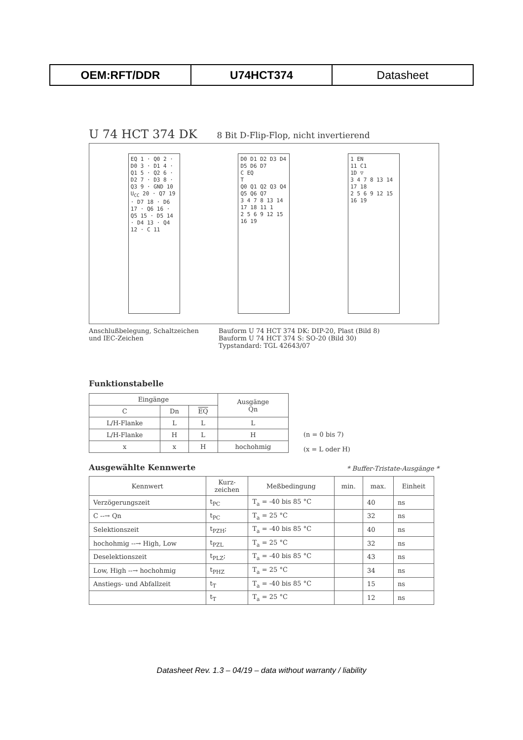| OEM:RFT/DDR | U74HCT374 | Datasheet |
U 74 HCT 374 DK 8 Bit D-Flip-Flop, nicht invertierend
EQ 1 · Q0 2 · D0 3 · D1 4 · Q1 5 · Q2 6 · D2 7 · D3 8 · Q3 9 · GND 10
U<sub>CC</sub> 20 · Q7 19 · D7 18 · D6 17 · Q6 16 · Q5 15 · D5 14 · D4 13 · Q4 12 · C 11
D0 D1 D2 D3 D4 D5 D6 D7
C EQ
T
Q0 Q1 Q2 Q3 Q4 Q5 Q6 Q7
3 4 7 8 13 14 17 18 11 1
2 5 6 9 12 15 16 19
1 EN
11 C1
1D ▽
3 4 7 8 13 14 17 18
2 5 6 9 12 15 16 19
Anschlußbelegung, Schaltzeichen
und IEC-Zeichen
Bauform U 74 HCT 374 DK: DIP-20, Plast (Bild 8)
Bauform U 74 HCT 374 S: SO-20 (Bild 30)
Typstandard: TGL 42643/07
Funktionstabelle
| Eingänge | | | Ausgänge Qn |
| --- | --- | --- | --- |
| C | Dn | EQ | |
| L/H-Flanke | L | L | L |
| L/H-Flanke | H | L | H |
| x | x | H | hochohmig |
(n = 0 bis 7)
(x = L oder H)
Ausgewählte Kennwerte * Buffer-Tristate-Ausgänge *
| Kennwert | Kurz- zeichen | Meßbedingung | min. | max. | Einheit |
| --- | --- | --- | --- | --- | --- |
| Verzögerungszeit | t<sub>PC</sub> | T<sub>a</sub> = -40 bis 85 °C | | 40 | ns |
| C --→ Qn | t<sub>PC</sub> | T<sub>a</sub> = 25 °C | | 32 | ns |
| Selektionszeit | t<sub>PZH</sub>; | T<sub>a</sub> = -40 bis 85 °C | | 40 | ns |
| hochohmig --→ High, Low | t<sub>PZL</sub> | T<sub>a</sub> = 25 °C | | 32 | ns |
| Deselektionszeit | t<sub>PLZ</sub>; | T<sub>a</sub> = -40 bis 85 °C | | 43 | ns |
| Low, High --→ hochohmig | t<sub>PHZ</sub> | T<sub>a</sub> = 25 °C | | 34 | ns |
| Anstiegs- und Abfallzeit | t<sub>T</sub> | T<sub>a</sub> = -40 bis 85 °C | | 15 | ns |
| | t<sub>T</sub> | T<sub>a</sub> = 25 °C | | 12 | ns |
Datasheet Rev. 1.3 – 04/19 – data without warranty / liability